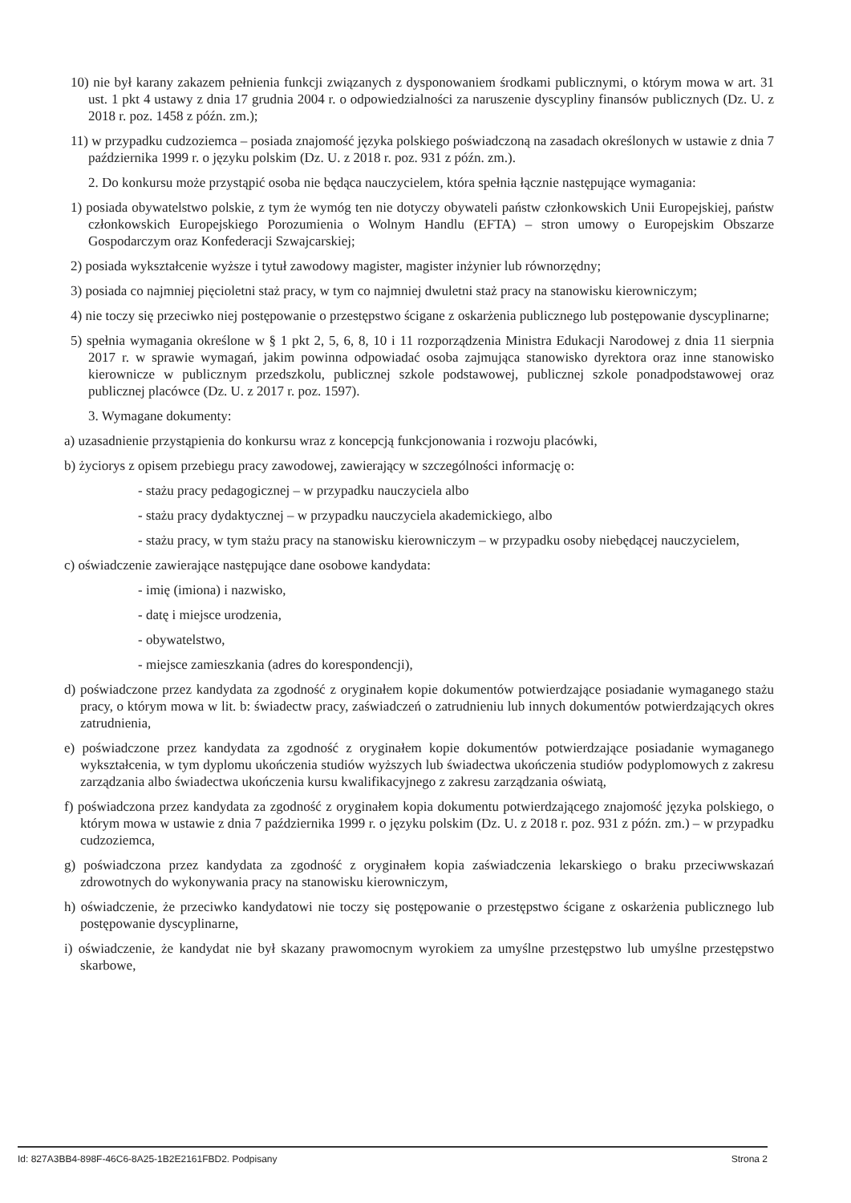10) nie był karany zakazem pełnienia funkcji związanych z dysponowaniem środkami publicznymi, o którym mowa w art. 31 ust. 1 pkt 4 ustawy z dnia 17 grudnia 2004 r. o odpowiedzialności za naruszenie dyscypliny finansów publicznych (Dz. U. z 2018 r. poz. 1458 z późn. zm.);
11) w przypadku cudzoziemca – posiada znajomość języka polskiego poświadczoną na zasadach określonych w ustawie z dnia 7 października 1999 r. o języku polskim (Dz. U. z 2018 r. poz. 931 z późn. zm.).
2. Do konkursu może przystąpić osoba nie będąca nauczycielem, która spełnia łącznie następujące wymagania:
1) posiada obywatelstwo polskie, z tym że wymóg ten nie dotyczy obywateli państw członkowskich Unii Europejskiej, państw członkowskich Europejskiego Porozumienia o Wolnym Handlu (EFTA) – stron umowy o Europejskim Obszarze Gospodarczym oraz Konfederacji Szwajcarskiej;
2) posiada wykształcenie wyższe i tytuł zawodowy magister, magister inżynier lub równorzędny;
3) posiada co najmniej pięcioletni staż pracy, w tym co najmniej dwuletni staż pracy na stanowisku kierowniczym;
4) nie toczy się przeciwko niej postępowanie o przestępstwo ścigane z oskarżenia publicznego lub postępowanie dyscyplinarne;
5) spełnia wymagania określone w § 1 pkt 2, 5, 6, 8, 10 i 11 rozporządzenia Ministra Edukacji Narodowej z dnia 11 sierpnia 2017 r. w sprawie wymagań, jakim powinna odpowiadać osoba zajmująca stanowisko dyrektora oraz inne stanowisko kierownicze w publicznym przedszkolu, publicznej szkole podstawowej, publicznej szkole ponadpodstawowej oraz publicznej placówce (Dz. U. z 2017 r. poz. 1597).
3. Wymagane dokumenty:
a) uzasadnienie przystąpienia do konkursu wraz z koncepcją funkcjonowania i rozwoju placówki,
b) życiorys z opisem przebiegu pracy zawodowej, zawierający w szczególności informację o:
- stażu pracy pedagogicznej – w przypadku nauczyciela albo
- stażu pracy dydaktycznej – w przypadku nauczyciela akademickiego, albo
- stażu pracy, w tym stażu pracy na stanowisku kierowniczym – w przypadku osoby niebędącej nauczycielem,
c) oświadczenie zawierające następujące dane osobowe kandydata:
- imię (imiona) i nazwisko,
- datę i miejsce urodzenia,
- obywatelstwo,
- miejsce zamieszkania (adres do korespondencji),
d) poświadczone przez kandydata za zgodność z oryginałem kopie dokumentów potwierdzające posiadanie wymaganego stażu pracy, o którym mowa w lit. b: świadectw pracy, zaświadczeń o zatrudnieniu lub innych dokumentów potwierdzających okres zatrudnienia,
e) poświadczone przez kandydata za zgodność z oryginałem kopie dokumentów potwierdzające posiadanie wymaganego wykształcenia, w tym dyplomu ukończenia studiów wyższych lub świadectwa ukończenia studiów podyplomowych z zakresu zarządzania albo świadectwa ukończenia kursu kwalifikacyjnego z zakresu zarządzania oświatą,
f) poświadczona przez kandydata za zgodność z oryginałem kopia dokumentu potwierdzającego znajomość języka polskiego, o którym mowa w ustawie z dnia 7 października 1999 r. o języku polskim (Dz. U. z 2018 r. poz. 931 z późn. zm.) – w przypadku cudzoziemca,
g) poświadczona przez kandydata za zgodność z oryginałem kopia zaświadczenia lekarskiego o braku przeciwwskazań zdrowotnych do wykonywania pracy na stanowisku kierowniczym,
h) oświadczenie, że przeciwko kandydatowi nie toczy się postępowanie o przestępstwo ścigane z oskarżenia publicznego lub postępowanie dyscyplinarne,
i) oświadczenie, że kandydat nie był skazany prawomocnym wyrokiem za umyślne przestępstwo lub umyślne przestępstwo skarbowe,
Id: 827A3BB4-898F-46C6-8A25-1B2E2161FBD2. Podpisany Strona 2